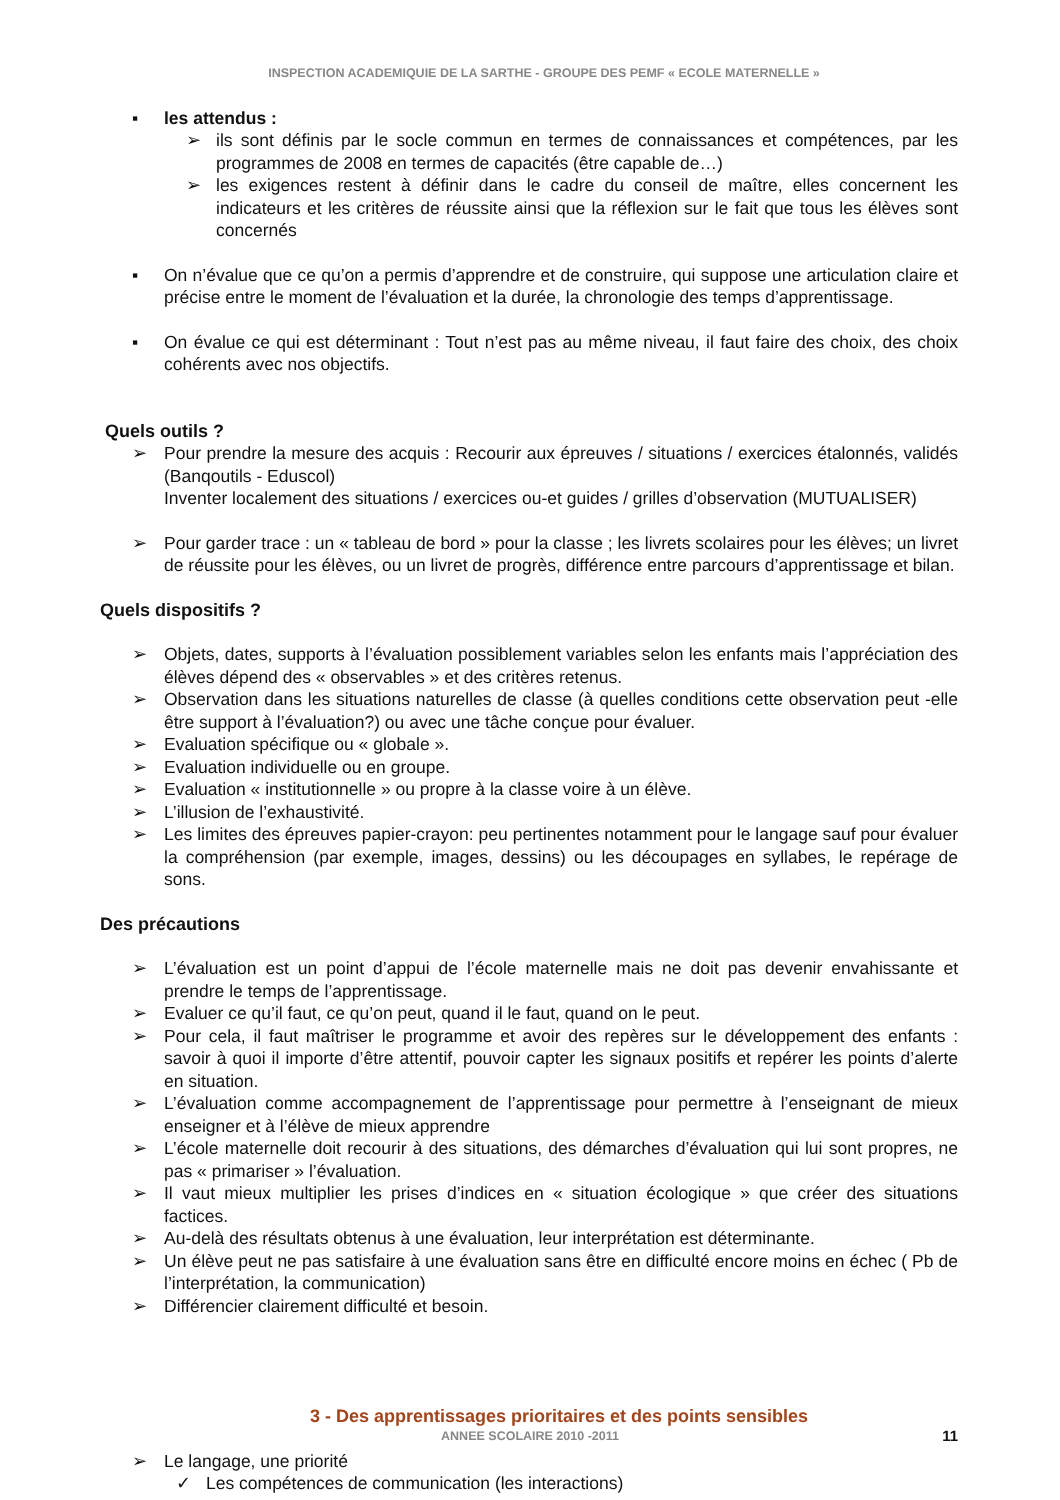INSPECTION ACADEMIQUIE DE LA SARTHE - GROUPE DES PEMF « ECOLE MATERNELLE »
▪ les attendus :
➢ ils sont définis par le socle commun en termes de connaissances et compétences, par les programmes de 2008 en termes de capacités (être capable de…)
➢ les exigences restent à définir dans le cadre du conseil de maître, elles concernent les indicateurs et les critères de réussite ainsi que la réflexion sur le fait que tous les élèves sont concernés
▪ On n’évalue que ce qu’on a permis d’apprendre et de construire, qui suppose une articulation claire et précise entre le moment de l’évaluation et la durée, la chronologie des temps d’apprentissage.
▪ On évalue ce qui est déterminant : Tout n’est pas au même niveau, il faut faire des choix, des choix cohérents avec nos objectifs.
Quels outils ?
➢ Pour prendre la mesure des acquis : Recourir aux épreuves / situations / exercices étalonnés, validés (Banqoutils - Eduscol)
Inventer localement des situations / exercices ou-et guides / grilles d’observation (MUTUALISER)
➢ Pour garder trace : un « tableau de bord » pour la classe ; les livrets scolaires pour les élèves; un livret de réussite pour les élèves, ou un livret de progrès, différence entre parcours d’apprentissage et bilan.
Quels dispositifs ?
➢ Objets, dates, supports à l’évaluation possiblement variables selon les enfants mais l’appréciation des élèves dépend des « observables » et des critères retenus.
➢ Observation dans les situations naturelles de classe (à quelles conditions cette observation peut -elle être support à l’évaluation?) ou avec une tâche conçue pour évaluer.
➢ Evaluation spécifique ou « globale ».
➢ Evaluation individuelle ou en groupe.
➢ Evaluation « institutionnelle » ou propre à la classe voire à un élève.
➢ L’illusion de l’exhaustivité.
➢ Les limites des épreuves papier-crayon: peu pertinentes notamment pour le langage sauf pour évaluer la compréhension (par exemple, images, dessins) ou les découpages en syllabes, le repérage de sons.
Des précautions
➢ L’évaluation est un point d’appui de l’école maternelle mais ne doit pas devenir envahissante et prendre le temps de l’apprentissage.
➢ Evaluer ce qu’il faut, ce qu’on peut, quand il le faut, quand on le peut.
➢ Pour cela, il faut maîtriser le programme et avoir des repères sur le développement des enfants : savoir à quoi il importe d’être attentif, pouvoir capter les signaux positifs et repérer les points d’alerte en situation.
➢ L’évaluation comme accompagnement de l’apprentissage pour permettre à l’enseignant de mieux enseigner et à l’élève de mieux apprendre
➢ L’école maternelle doit recourir à des situations, des démarches d’évaluation qui lui sont propres, ne pas « primariser » l’évaluation.
➢ Il vaut mieux multiplier les prises d’indices en « situation écologique » que créer des situations factices.
➢ Au-delà des résultats obtenus à une évaluation, leur interprétation est déterminante.
➢ Un élève peut ne pas satisfaire à une évaluation sans être en difficulté encore moins en échec ( Pb de l’interprétation, la communication)
➢ Différencier clairement difficulté et besoin.
3 - Des apprentissages prioritaires et des points sensibles
➢ Le langage, une priorité
✓ Les compétences de communication (les interactions)
ANNEE SCOLAIRE 2010 -2011
11